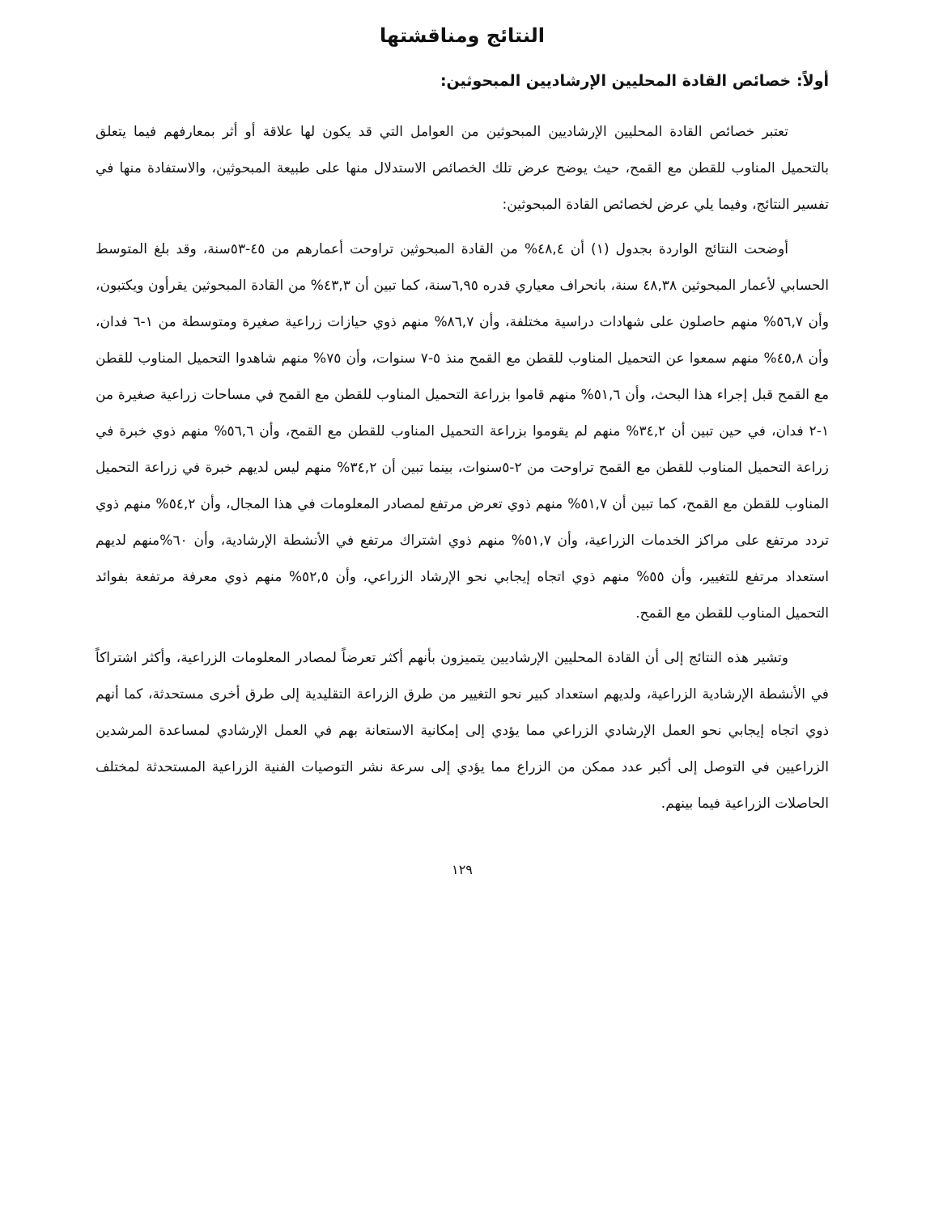النتائج ومناقشتها
أولاً: خصائص القادة المحليين الإرشاديين المبحوثين:
تعتبر خصائص القادة المحليين الإرشاديين المبحوثين من العوامل التي قد يكون لها علاقة أو أثر بمعارفهم فيما يتعلق بالتحميل المناوب للقطن مع القمح، حيث يوضح عرض تلك الخصائص الاستدلال منها على طبيعة المبحوثين، والاستفادة منها في تفسير النتائج، وفيما يلي عرض لخصائص القادة المبحوثين:
أوضحت النتائج الواردة بجدول (١) أن ٤٨,٤% من القادة المبحوثين تراوحت أعمارهم من ٤٥-٥٣سنة، وقد بلغ المتوسط الحسابي لأعمار المبحوثين ٤٨,٣٨ سنة، بانحراف معياري قدره ٦,٩٥سنة، كما تبين أن ٤٣,٣% من القادة المبحوثين يقرأون ويكتبون، وأن ٥٦,٧% منهم حاصلون على شهادات دراسية مختلفة، وأن ٨٦,٧% منهم ذوي حيازات زراعية صغيرة ومتوسطة من ١-٦ فدان، وأن ٤٥,٨% منهم سمعوا عن التحميل المناوب للقطن مع القمح منذ ٥-٧ سنوات، وأن ٧٥% منهم شاهدوا التحميل المناوب للقطن مع القمح قبل إجراء هذا البحث، وأن ٥١,٦% منهم قاموا بزراعة التحميل المناوب للقطن مع القمح في مساحات زراعية صغيرة من ١-٢ فدان، في حين تبين أن ٣٤,٢% منهم لم يقوموا بزراعة التحميل المناوب للقطن مع القمح، وأن ٥٦,٦% منهم ذوي خبرة في زراعة التحميل المناوب للقطن مع القمح تراوحت من ٢-٥سنوات، بينما تبين أن ٣٤,٢% منهم ليس لديهم خبرة في زراعة التحميل المناوب للقطن مع القمح، كما تبين أن ٥١,٧% منهم ذوي تعرض مرتفع لمصادر المعلومات في هذا المجال، وأن ٥٤,٢% منهم ذوي تردد مرتفع على مراكز الخدمات الزراعية، وأن ٥١,٧% منهم ذوي اشتراك مرتفع في الأنشطة الإرشادية، وأن ٦٠%منهم لديهم استعداد مرتفع للتغيير، وأن ٥٥% منهم ذوي اتجاه إيجابي نحو الإرشاد الزراعي، وأن ٥٢,٥% منهم ذوي معرفة مرتفعة بفوائد التحميل المناوب للقطن مع القمح.
وتشير هذه النتائج إلى أن القادة المحليين الإرشاديين يتميزون بأنهم أكثر تعرضاً لمصادر المعلومات الزراعية، وأكثر اشتراكاً في الأنشطة الإرشادية الزراعية، ولديهم استعداد كبير نحو التغيير من طرق الزراعة التقليدية إلى طرق أخرى مستحدثة، كما أنهم ذوي اتجاه إيجابي نحو العمل الإرشادي الزراعي مما يؤدي إلى إمكانية الاستعانة بهم في العمل الإرشادي لمساعدة المرشدين الزراعيين في التوصل إلى أكبر عدد ممكن من الزراع مما يؤدي إلى سرعة نشر التوصيات الفنية الزراعية المستحدثة لمختلف الحاصلات الزراعية فيما بينهم.
١٢٩